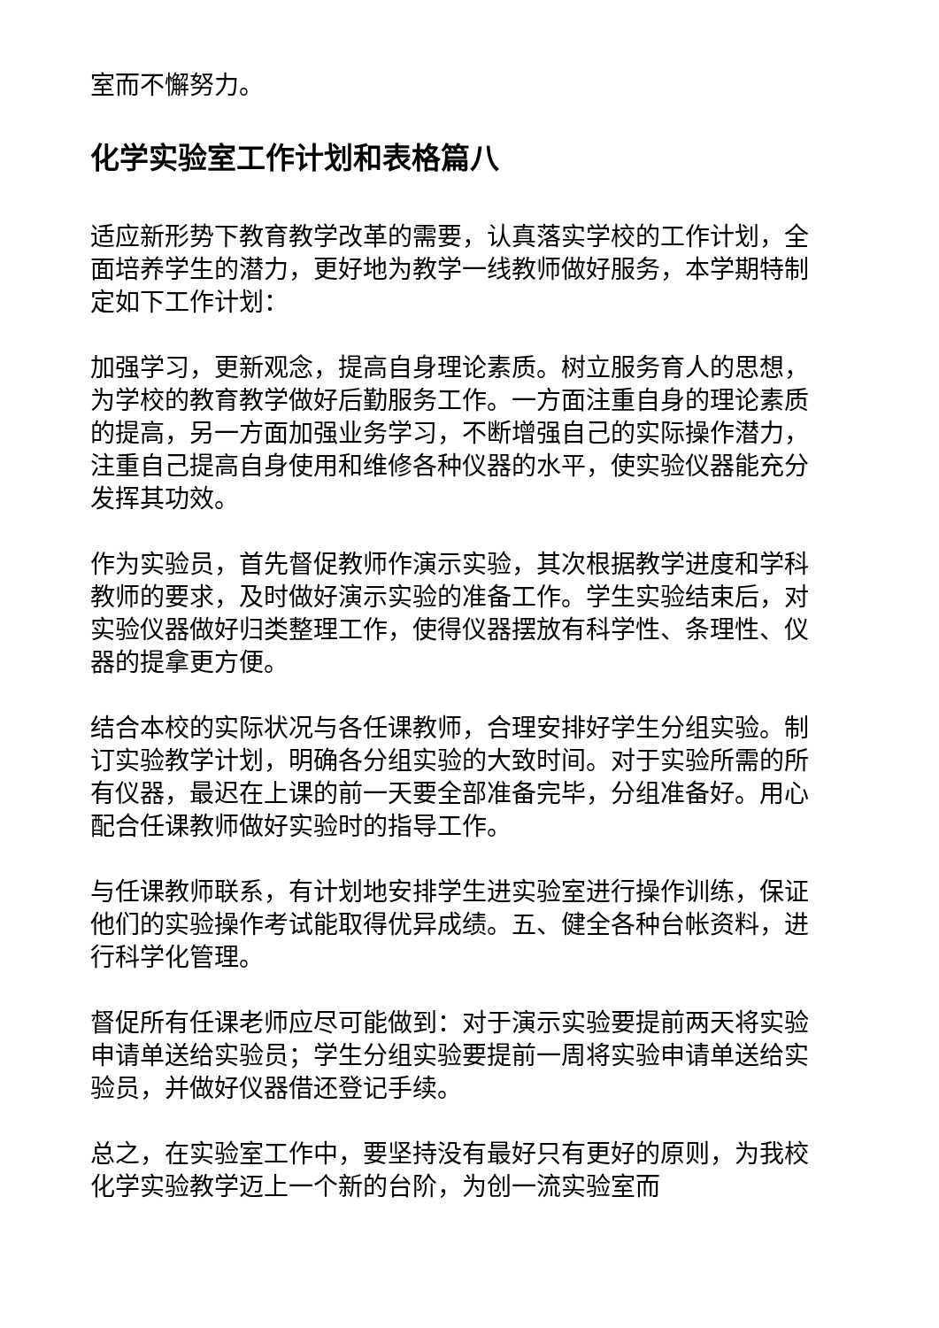室而不懈努力。
化学实验室工作计划和表格篇八
适应新形势下教育教学改革的需要，认真落实学校的工作计划，全面培养学生的潜力，更好地为教学一线教师做好服务，本学期特制定如下工作计划：
加强学习，更新观念，提高自身理论素质。树立服务育人的思想，为学校的教育教学做好后勤服务工作。一方面注重自身的理论素质的提高，另一方面加强业务学习，不断增强自己的实际操作潜力，注重自己提高自身使用和维修各种仪器的水平，使实验仪器能充分发挥其功效。
作为实验员，首先督促教师作演示实验，其次根据教学进度和学科教师的要求，及时做好演示实验的准备工作。学生实验结束后，对实验仪器做好归类整理工作，使得仪器摆放有科学性、条理性、仪器的提拿更方便。
结合本校的实际状况与各任课教师，合理安排好学生分组实验。制订实验教学计划，明确各分组实验的大致时间。对于实验所需的所有仪器，最迟在上课的前一天要全部准备完毕，分组准备好。用心配合任课教师做好实验时的指导工作。
与任课教师联系，有计划地安排学生进实验室进行操作训练，保证他们的实验操作考试能取得优异成绩。五、健全各种台帐资料，进行科学化管理。
督促所有任课老师应尽可能做到：对于演示实验要提前两天将实验申请单送给实验员；学生分组实验要提前一周将实验申请单送给实验员，并做好仪器借还登记手续。
总之，在实验室工作中，要坚持没有最好只有更好的原则，为我校化学实验教学迈上一个新的台阶，为创一流实验室而